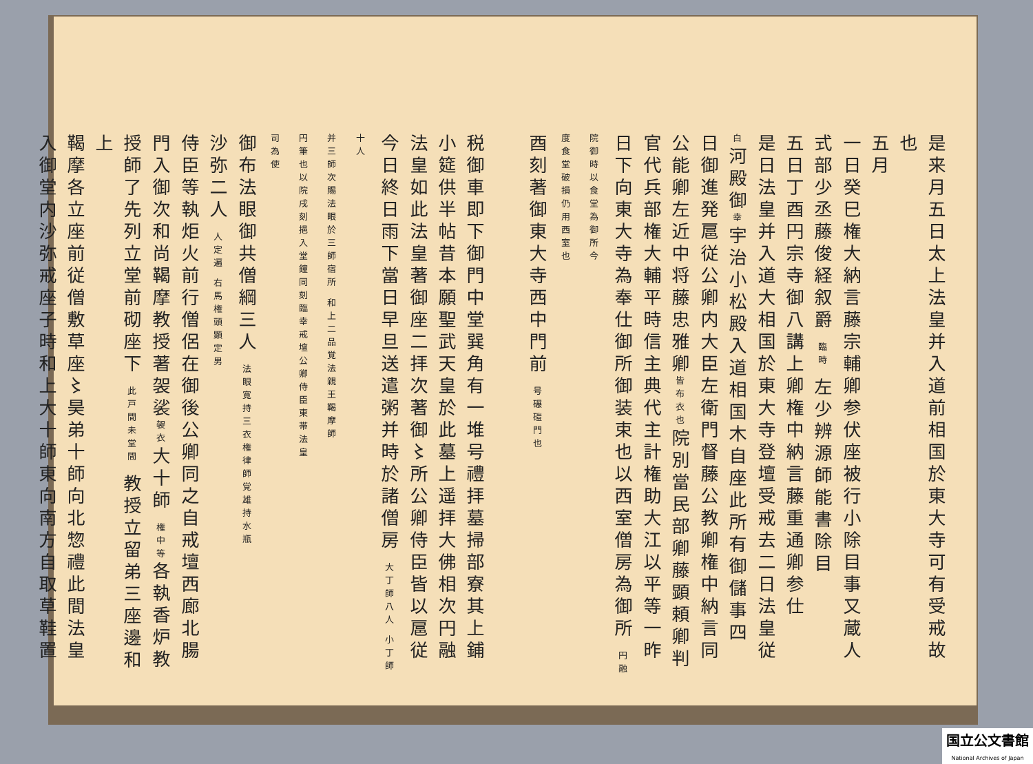是来月五日太上法皇并入道前相国於東大寺可有受戒故
也
五月
一日癸巳権大納言藤宗輔卿参伏座被行小除目事又蔵人
式部少丞藤俊経叙爵 臨時 左少辨源師能書除目
五日丁酉円宗寺御八講上卿権中納言藤重通卿参仕
是日法皇并入道大相国於東大寺登壇受戒去二日法皇従
白河殿御幸宇治小松殿入道相国木自座此所有御儲事四
日御進発扈従公卿内大臣左衛門督藤公教卿権中納言同
公能卿左近中将藤忠雅卿皆布衣也院別當民部卿藤顕頼卿判
官代兵部権大輔平時信主典代主計権助大江以平等一昨
日下向東大寺為奉仕御所御装束也以西室僧房為御所 円融
院御時以食堂為御所今
度食堂破損仍用西室也
酉刻著御東大寺西中門前 号碾磑門也
税御車即下御門中堂巽角有一堆号禮拝墓掃部寮其上鋪
小筵供半帖昔本願聖武天皇於此墓上遥拝大佛相次円融
法皇如此法皇著御座二拝次著御〻所公卿侍臣皆以扈従
今日終日雨下當日早旦送遣粥并時於諸僧房 大丁師八人 小丁師十人
并三師次賜法眼於三師宿所 和上二品覚法親王鞨摩師
円筆也以院戌刻挹入堂鐘同刻臨幸戒壇公卿侍臣東帯法皇
司為使
御布法眼御共僧綱三人 法眼寛持三衣権律師覚雄持水瓶
沙弥二人 人定遍 右馬権頭顕定男
侍臣等執炬火前行僧侶在御後公卿同之自戒壇西廊北腸
門入御次和尚鞨摩教授著袈裟袈衣大十師 権中等各執香炉教
授師了先列立堂前砌座下 此戸間未堂間 教授立留弟三座邊和上
鞨摩各立座前従僧敷草座〻昊弟十師向北惣禮此間法皇
入御堂内沙弥戒座子時和上大十師東向南方自取草鞋置
国立公文書館
National Archives of Japan